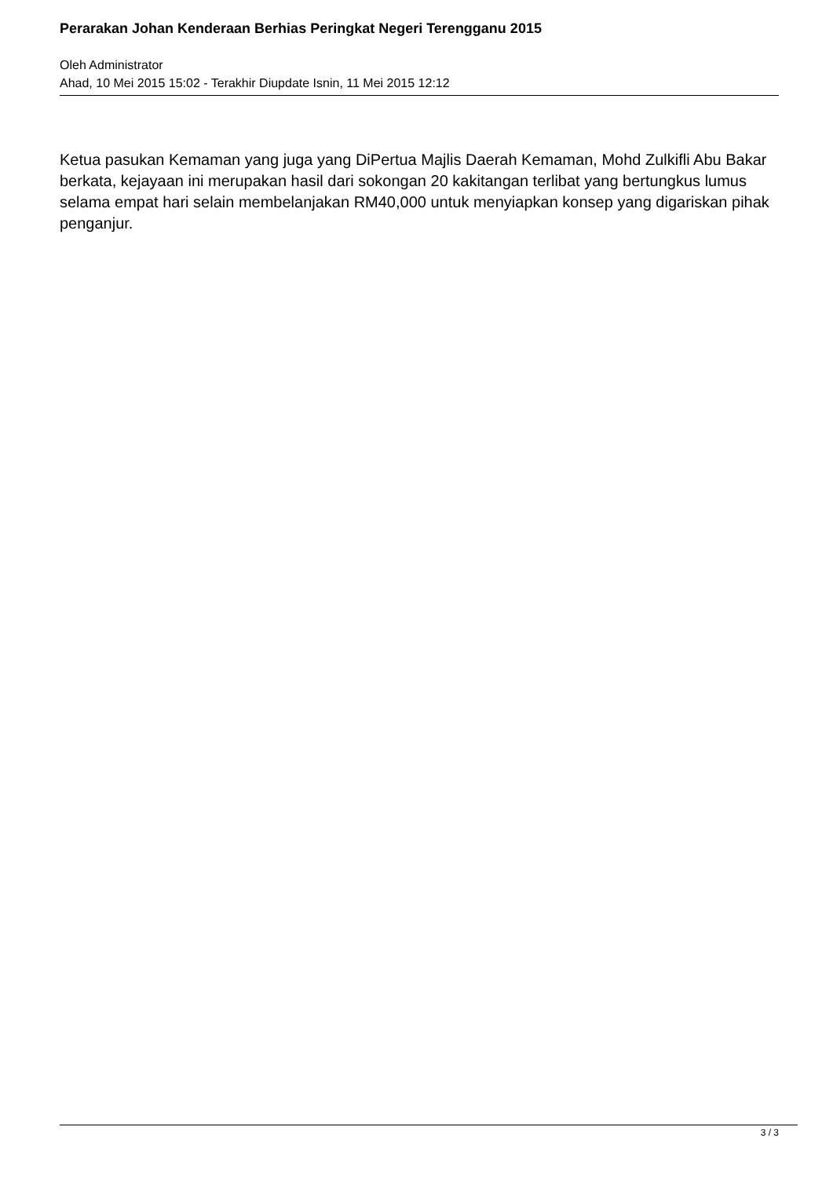Perarakan Johan Kenderaan Berhias Peringkat Negeri Terengganu 2015
Oleh Administrator
Ahad, 10 Mei 2015 15:02 - Terakhir Diupdate Isnin, 11 Mei 2015 12:12
Ketua pasukan Kemaman yang juga yang DiPertua Majlis Daerah Kemaman, Mohd Zulkifli Abu Bakar berkata, kejayaan ini merupakan hasil dari sokongan 20 kakitangan terlibat yang bertungkus lumus selama empat hari selain membelanjakan RM40,000 untuk menyiapkan konsep yang digariskan pihak penganjur.
3 / 3